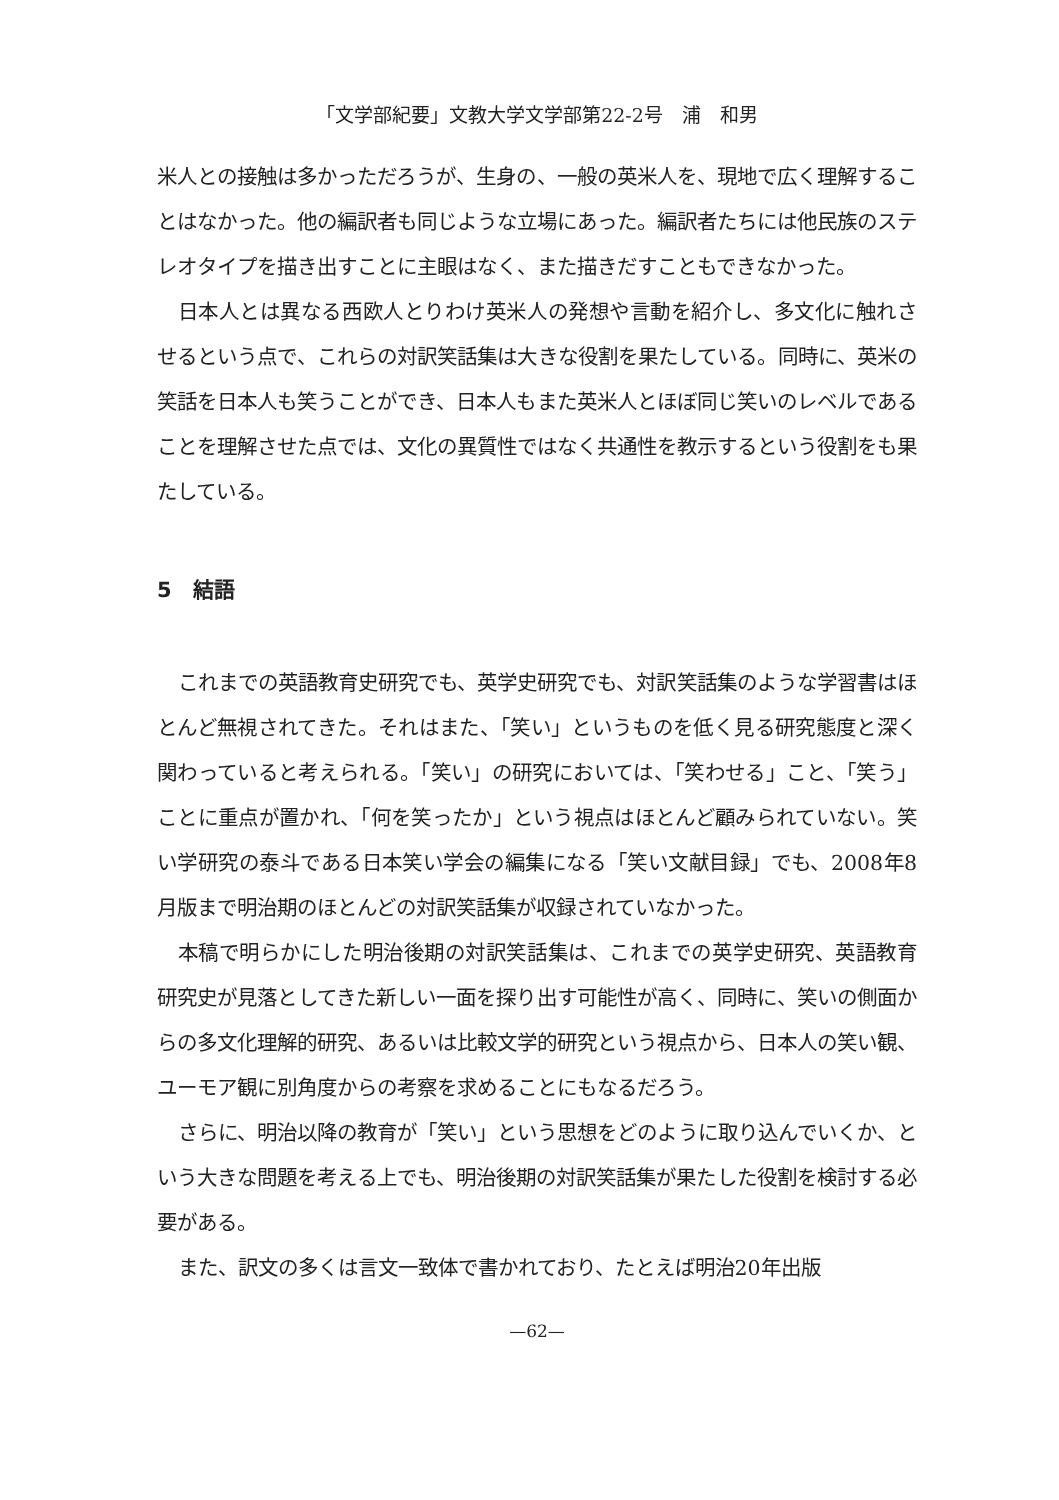「文学部紀要」文教大学文学部第22-2号　浦　和男
米人との接触は多かっただろうが、生身の、一般の英米人を、現地で広く理解することはなかった。他の編訳者も同じような立場にあった。編訳者たちには他民族のステレオタイプを描き出すことに主眼はなく、また描きだすこともできなかった。
日本人とは異なる西欧人とりわけ英米人の発想や言動を紹介し、多文化に触れさせるという点で、これらの対訳笑話集は大きな役割を果たしている。同時に、英米の笑話を日本人も笑うことができ、日本人もまた英米人とほぼ同じ笑いのレベルであることを理解させた点では、文化の異質性ではなく共通性を教示するという役割をも果たしている。
5　結語
これまでの英語教育史研究でも、英学史研究でも、対訳笑話集のような学習書はほとんど無視されてきた。それはまた、「笑い」というものを低く見る研究態度と深く関わっていると考えられる。「笑い」の研究においては、「笑わせる」こと、「笑う」ことに重点が置かれ、「何を笑ったか」という視点はほとんど顧みられていない。笑い学研究の泰斗である日本笑い学会の編集になる「笑い文献目録」でも、2008年8月版まで明治期のほとんどの対訳笑話集が収録されていなかった。
本稿で明らかにした明治後期の対訳笑話集は、これまでの英学史研究、英語教育研究史が見落としてきた新しい一面を探り出す可能性が高く、同時に、笑いの側面からの多文化理解的研究、あるいは比較文学的研究という視点から、日本人の笑い観、ユーモア観に別角度からの考察を求めることにもなるだろう。
さらに、明治以降の教育が「笑い」という思想をどのように取り込んでいくか、という大きな問題を考える上でも、明治後期の対訳笑話集が果たした役割を検討する必要がある。
また、訳文の多くは言文一致体で書かれており、たとえば明治20年出版
—62—